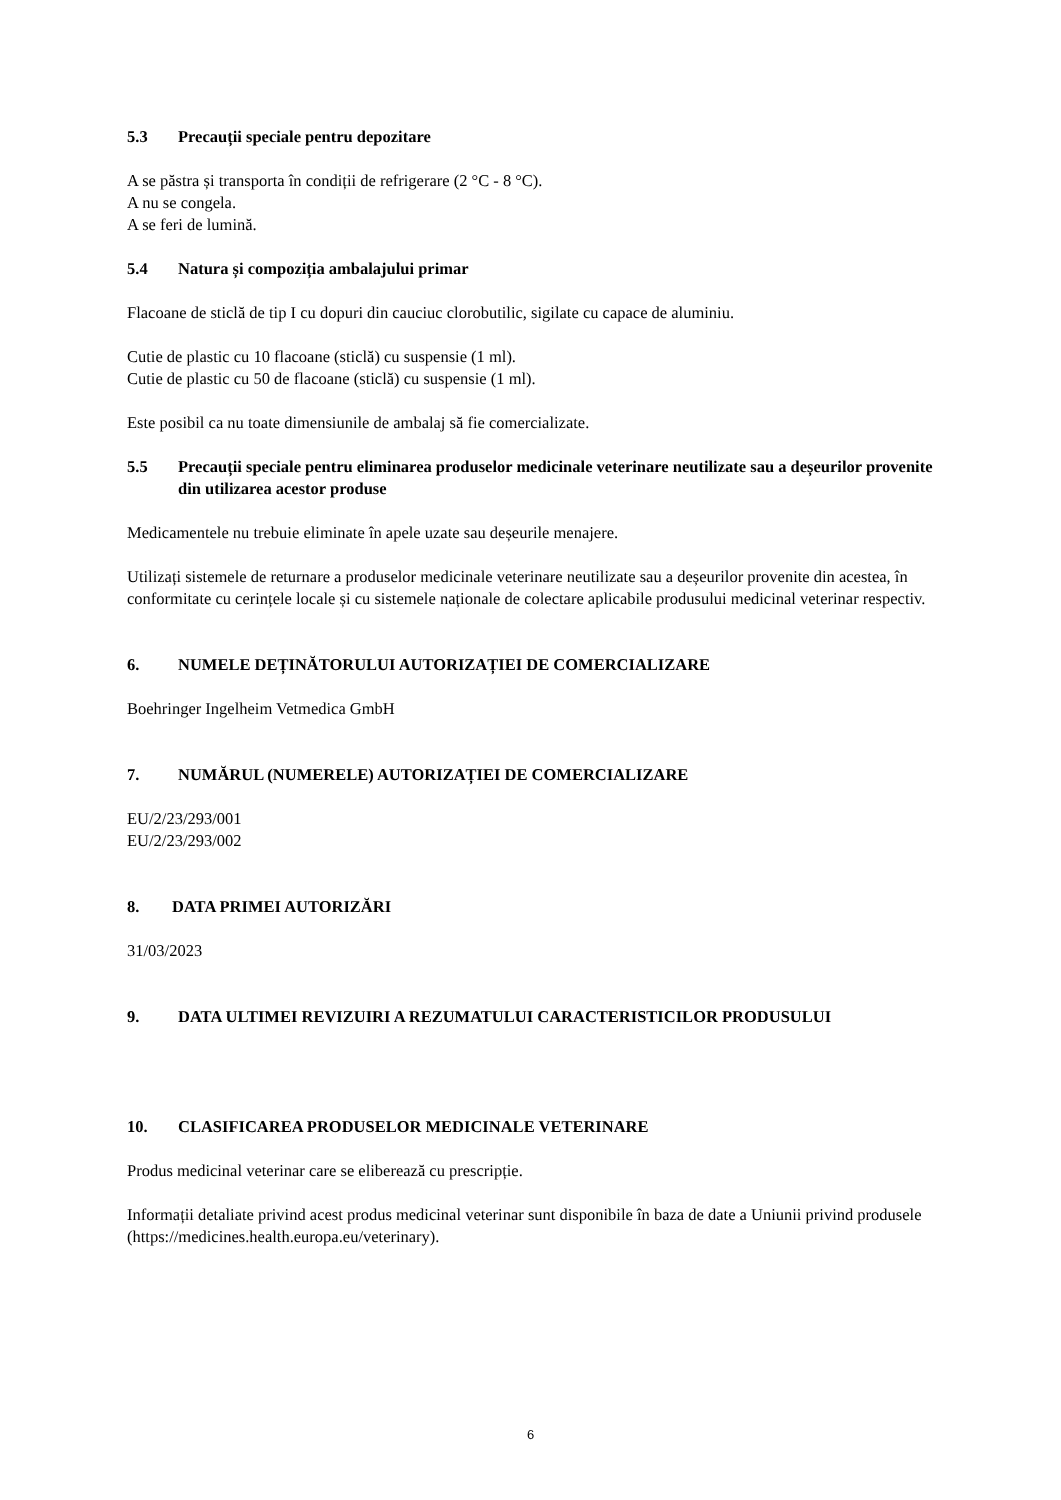5.3 Precauții speciale pentru depozitare
A se păstra și transporta în condiții de refrigerare (2 °C - 8 °C).
A nu se congela.
A se feri de lumină.
5.4 Natura și compoziția ambalajului primar
Flacoane de sticlă de tip I cu dopuri din cauciuc clorobutilic, sigilate cu capace de aluminiu.
Cutie de plastic cu 10 flacoane (sticlă) cu suspensie (1 ml).
Cutie de plastic cu 50 de flacoane (sticlă) cu suspensie (1 ml).
Este posibil ca nu toate dimensiunile de ambalaj să fie comercializate.
5.5 Precauții speciale pentru eliminarea produselor medicinale veterinare neutilizate sau a deșeurilor provenite din utilizarea acestor produse
Medicamentele nu trebuie eliminate în apele uzate sau deșeurile menajere.
Utilizați sistemele de returnare a produselor medicinale veterinare neutilizate sau a deșeurilor provenite din acestea, în conformitate cu cerințele locale și cu sistemele naționale de colectare aplicabile produsului medicinal veterinar respectiv.
6. NUMELE DEȚINĂTORULUI AUTORIZAȚIEI DE COMERCIALIZARE
Boehringer Ingelheim Vetmedica GmbH
7. NUMĂRUL (NUMERELE) AUTORIZAȚIEI DE COMERCIALIZARE
EU/2/23/293/001
EU/2/23/293/002
8. DATA PRIMEI AUTORIZĂRI
31/03/2023
9. DATA ULTIMEI REVIZUIRI A REZUMATULUI CARACTERISTICILOR PRODUSULUI
10. CLASIFICAREA PRODUSELOR MEDICINALE VETERINARE
Produs medicinal veterinar care se eliberează cu prescripție.
Informații detaliate privind acest produs medicinal veterinar sunt disponibile în baza de date a Uniunii privind produsele (https://medicines.health.europa.eu/veterinary).
6